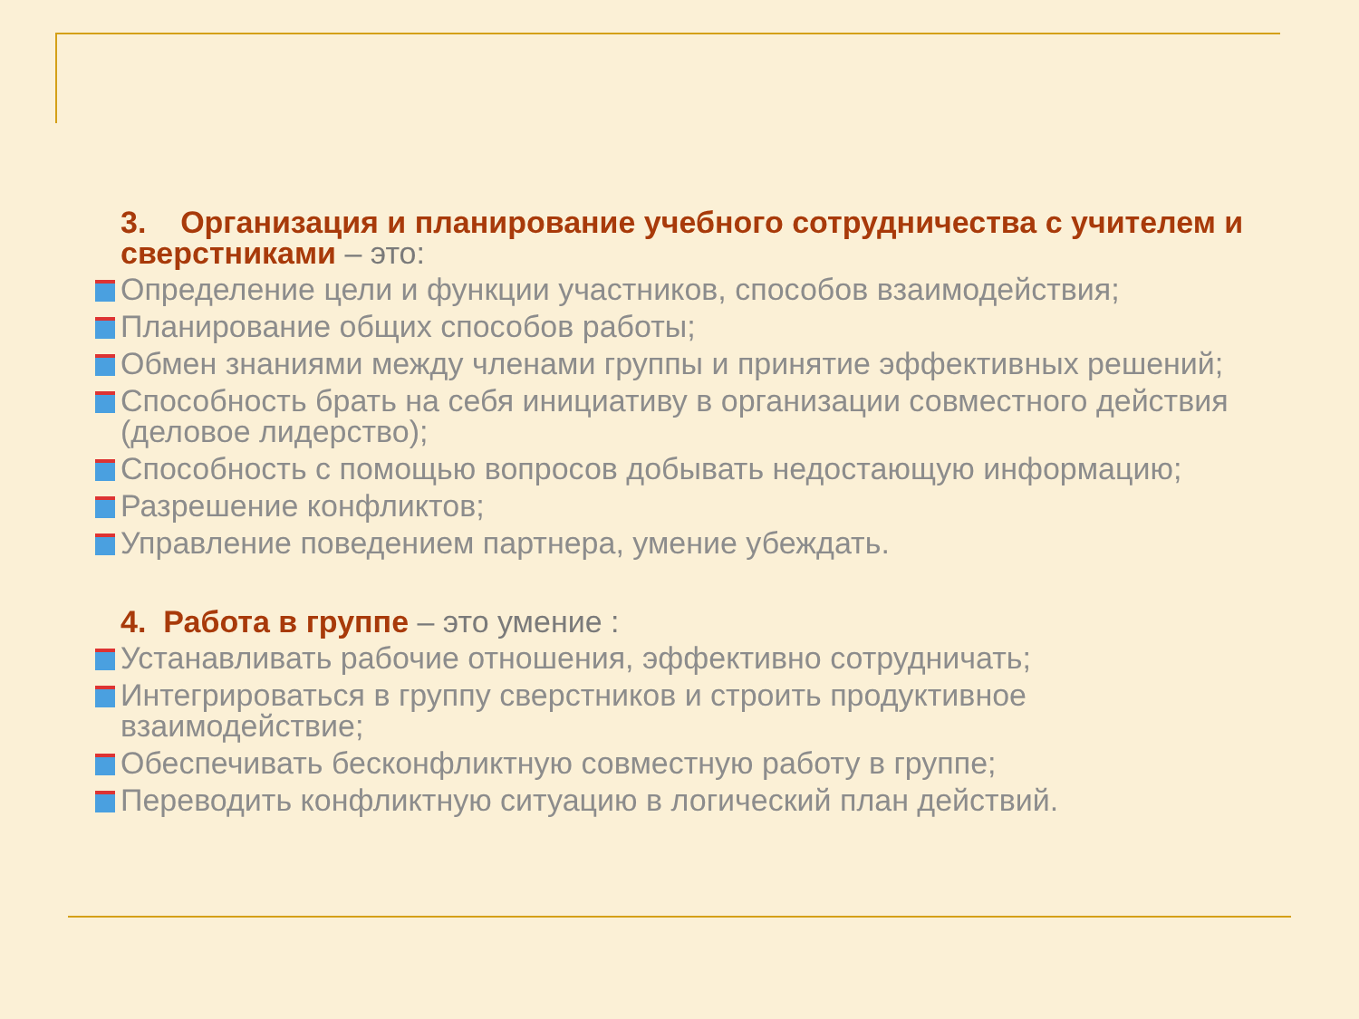3. Организация и планирование учебного сотрудничества с учителем и сверстниками – это:
Определение цели и функции участников, способов взаимодействия;
Планирование общих способов работы;
Обмен знаниями между членами группы и принятие эффективных решений;
Способность брать на себя инициативу в организации совместного действия (деловое лидерство);
Способность с помощью вопросов добывать недостающую информацию;
Разрешение конфликтов;
Управление поведением партнера, умение убеждать.
4. Работа в группе – это умение :
Устанавливать рабочие отношения, эффективно сотрудничать;
Интегрироваться в группу сверстников и строить продуктивное взаимодействие;
Обеспечивать бесконфликтную совместную работу в группе;
Переводить конфликтную ситуацию в логический план действий.